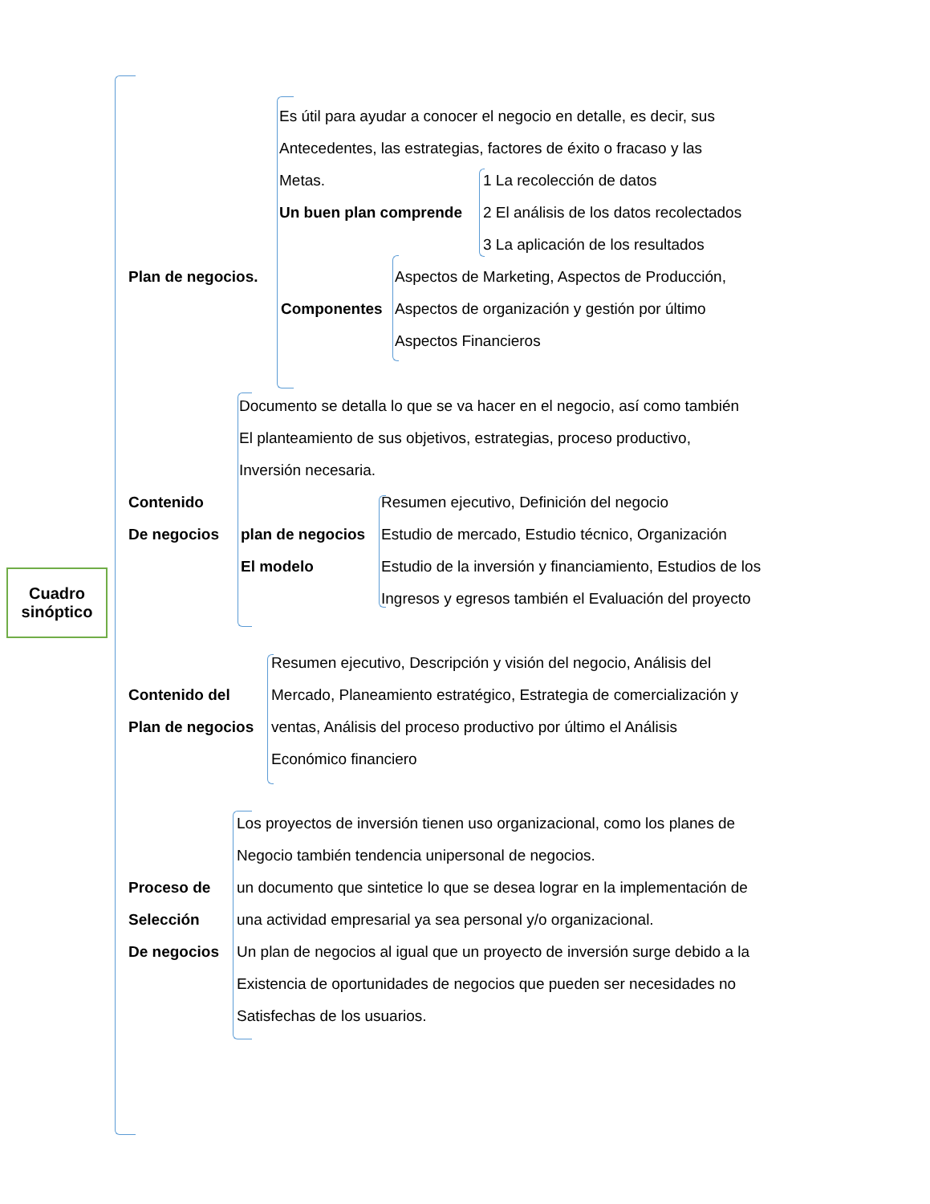Cuadro
sinóptico
Plan de negocios.
Es útil para ayudar a conocer el negocio en detalle, es decir, sus
Antecedentes, las estrategias, factores de éxito o fracaso y las
Metas.
Un buen plan comprende
1 La recolección de datos
2 El análisis de los datos recolectados
3 La aplicación de los resultados
Componentes
Aspectos de Marketing, Aspectos de Producción,
Aspectos de organización y gestión por último
Aspectos Financieros
Documento se detalla lo que se va hacer en el negocio, así como también
El planteamiento de sus objetivos, estrategias, proceso productivo,
Inversión necesaria.
Contenido
De negocios
plan de negocios
El modelo
Resumen ejecutivo, Definición del negocio
Estudio de mercado, Estudio técnico, Organización
Estudio de la inversión y financiamiento, Estudios de los
Ingresos y egresos también el Evaluación del proyecto
Contenido del
Plan de negocios
Resumen ejecutivo, Descripción y visión del negocio, Análisis del
Mercado, Planeamiento estratégico, Estrategia de comercialización y
ventas, Análisis del proceso productivo por último el Análisis
Económico financiero
Proceso de
Selección
De negocios
Los proyectos de inversión tienen uso organizacional, como los planes de
Negocio también tendencia unipersonal de negocios.
un documento que sintetice lo que se desea lograr en la implementación de
una actividad empresarial ya sea personal y/o organizacional.
Un plan de negocios al igual que un proyecto de inversión surge debido a la
Existencia de oportunidades de negocios que pueden ser necesidades no
Satisfechas de los usuarios.